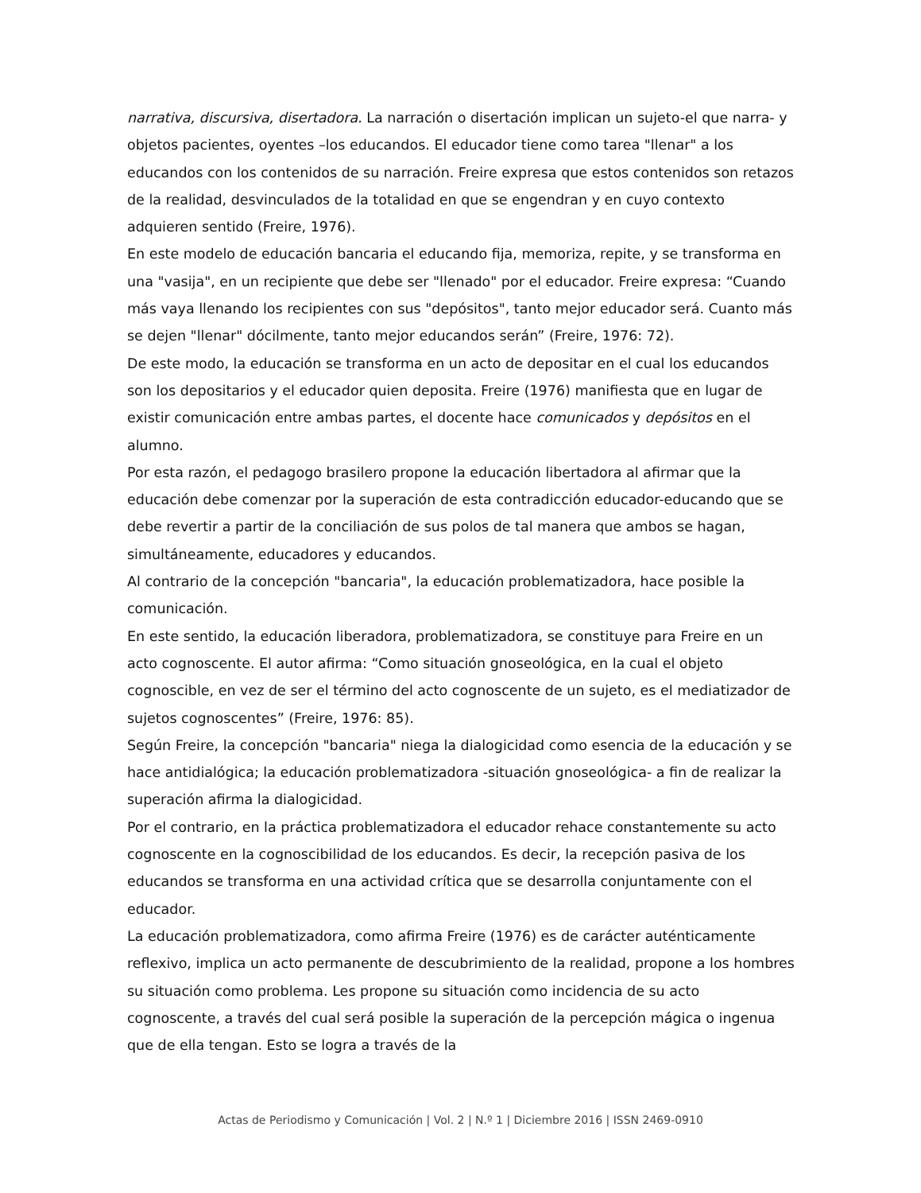narrativa, discursiva, disertadora. La narración o disertación implican un sujeto-el que narra- y objetos pacientes, oyentes –los educandos. El educador tiene como tarea "llenar" a los educandos con los contenidos de su narración. Freire expresa que estos contenidos son retazos de la realidad, desvinculados de la totalidad en que se engendran y en cuyo contexto adquieren sentido (Freire, 1976).
En este modelo de educación bancaria el educando fija, memoriza, repite, y se transforma en una "vasija", en un recipiente que debe ser "llenado" por el educador. Freire expresa: “Cuando más vaya llenando los recipientes con sus "depósitos", tanto mejor educador será. Cuanto más se dejen "llenar" dócilmente, tanto mejor educandos serán” (Freire, 1976: 72).
De este modo, la educación se transforma en un acto de depositar en el cual los educandos son los depositarios y el educador quien deposita. Freire (1976) manifiesta que en lugar de existir comunicación entre ambas partes, el docente hace comunicados y depósitos en el alumno.
Por esta razón, el pedagogo brasilero propone la educación libertadora al afirmar que la educación debe comenzar por la superación de esta contradicción educador-educando que se debe revertir a partir de la conciliación de sus polos de tal manera que ambos se hagan, simultáneamente, educadores y educandos.
Al contrario de la concepción "bancaria", la educación problematizadora, hace posible la comunicación.
En este sentido, la educación liberadora, problematizadora, se constituye para Freire en un acto cognoscente. El autor afirma: “Como situación gnoseológica, en la cual el objeto cognoscible, en vez de ser el término del acto cognoscente de un sujeto, es el mediatizador de sujetos cognoscentes” (Freire, 1976: 85).
Según Freire, la concepción "bancaria" niega la dialogicidad como esencia de la educación y se hace antidialógica; la educación problematizadora -situación gnoseológica- a fin de realizar la superación afirma la dialogicidad.
Por el contrario, en la práctica problematizadora el educador rehace constantemente su acto cognoscente en la cognoscibilidad de los educandos. Es decir, la recepción pasiva de los educandos se transforma en una actividad crítica que se desarrolla conjuntamente con el educador.
La educación problematizadora, como afirma Freire (1976) es de carácter auténticamente reflexivo, implica un acto permanente de descubrimiento de la realidad, propone a los hombres su situación como problema. Les propone su situación como incidencia de su acto cognoscente, a través del cual será posible la superación de la percepción mágica o ingenua que de ella tengan. Esto se logra a través de la
Actas de Periodismo y Comunicación | Vol. 2 | N.º 1 | Diciembre 2016 | ISSN 2469-0910